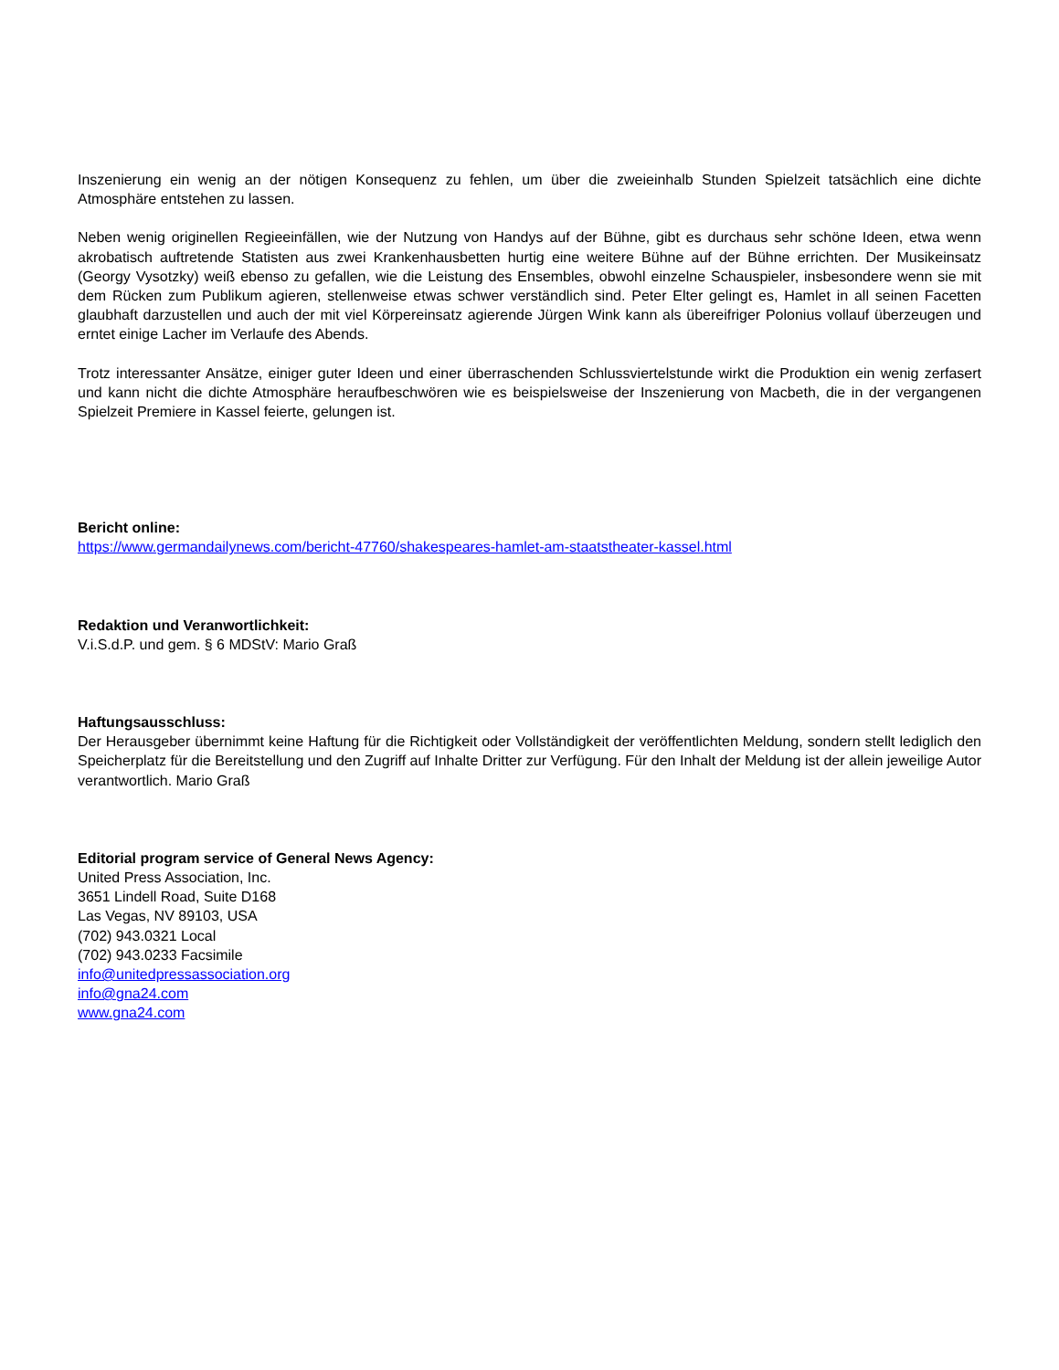Inszenierung ein wenig an der nötigen Konsequenz zu fehlen, um über die zweieinhalb Stunden Spielzeit tatsächlich eine dichte Atmosphäre entstehen zu lassen.
Neben wenig originellen Regieeinfällen, wie der Nutzung von Handys auf der Bühne, gibt es durchaus sehr schöne Ideen, etwa wenn akrobatisch auftretende Statisten aus zwei Krankenhausbetten hurtig eine weitere Bühne auf der Bühne errichten. Der Musikeinsatz (Georgy Vysotzky) weiß ebenso zu gefallen, wie die Leistung des Ensembles, obwohl einzelne Schauspieler, insbesondere wenn sie mit dem Rücken zum Publikum agieren, stellenweise etwas schwer verständlich sind. Peter Elter gelingt es, Hamlet in all seinen Facetten glaubhaft darzustellen und auch der mit viel Körpereinsatz agierende Jürgen Wink kann als übereifriger Polonius vollauf überzeugen und erntet einige Lacher im Verlaufe des Abends.
Trotz interessanter Ansätze, einiger guter Ideen und einer überraschenden Schlussviertelstunde wirkt die Produktion ein wenig zerfasert und kann nicht die dichte Atmosphäre heraufbeschwören wie es beispielsweise der Inszenierung von Macbeth, die in der vergangenen Spielzeit Premiere in Kassel feierte, gelungen ist.
Bericht online:
https://www.germandailynews.com/bericht-47760/shakespeares-hamlet-am-staatstheater-kassel.html
Redaktion und Veranwortlichkeit:
V.i.S.d.P. und gem. § 6 MDStV: Mario Graß
Haftungsausschluss:
Der Herausgeber übernimmt keine Haftung für die Richtigkeit oder Vollständigkeit der veröffentlichten Meldung, sondern stellt lediglich den Speicherplatz für die Bereitstellung und den Zugriff auf Inhalte Dritter zur Verfügung. Für den Inhalt der Meldung ist der allein jeweilige Autor verantwortlich. Mario Graß
Editorial program service of General News Agency:
United Press Association, Inc.
3651 Lindell Road, Suite D168
Las Vegas, NV 89103, USA
(702) 943.0321 Local
(702) 943.0233 Facsimile
info@unitedpressassociation.org
info@gna24.com
www.gna24.com